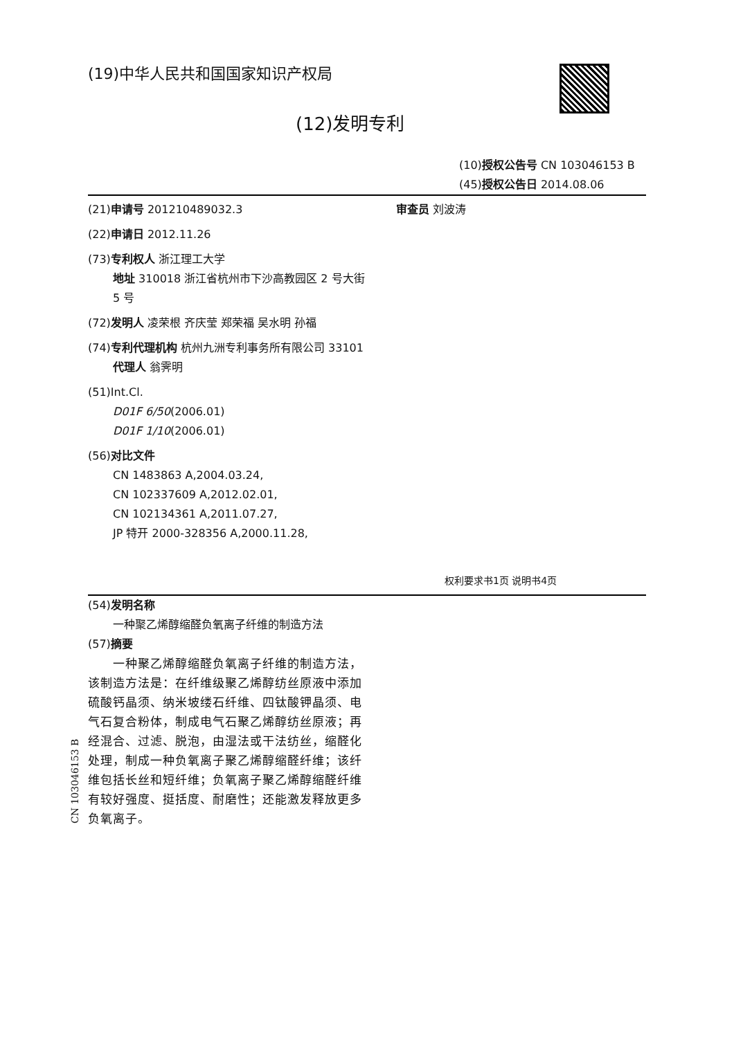(19)中华人民共和国国家知识产权局
(12)发明专利
(10)授权公告号 CN 103046153 B
(45)授权公告日 2014.08.06
(21)申请号 201210489032.3
(22)申请日 2012.11.26
(73)专利权人 浙江理工大学
地址 310018 浙江省杭州市下沙高教园区 2 号大街 5 号
(72)发明人 凌荣根 齐庆莹 郑荣福 吴水明 孙福
(74)专利代理机构 杭州九洲专利事务所有限公司 33101
代理人 翁霁明
(51)Int.Cl.
D01F 6/50(2006.01)
D01F 1/10(2006.01)
(56)对比文件
CN 1483863 A,2004.03.24,
CN 102337609 A,2012.02.01,
CN 102134361 A,2011.07.27,
JP 特开 2000-328356 A,2000.11.28,
审查员 刘波涛
权利要求书1页 说明书4页
(54)发明名称
一种聚乙烯醇缩醛负氧离子纤维的制造方法
(57)摘要
  一种聚乙烯醇缩醛负氧离子纤维的制造方法，该制造方法是：在纤维级聚乙烯醇纺丝原液中添加硫酸钙晶须、纳米坡缕石纤维、四钛酸钾晶须、电气石复合粉体，制成电气石聚乙烯醇纺丝原液；再经混合、过滤、脱泡，由湿法或干法纺丝，缩醛化处理，制成一种负氧离子聚乙烯醇缩醛纤维；该纤维包括长丝和短纤维；负氧离子聚乙烯醇缩醛纤维有较好强度、挺括度、耐磨性；还能激发释放更多负氧离子。
CN 103046153 B